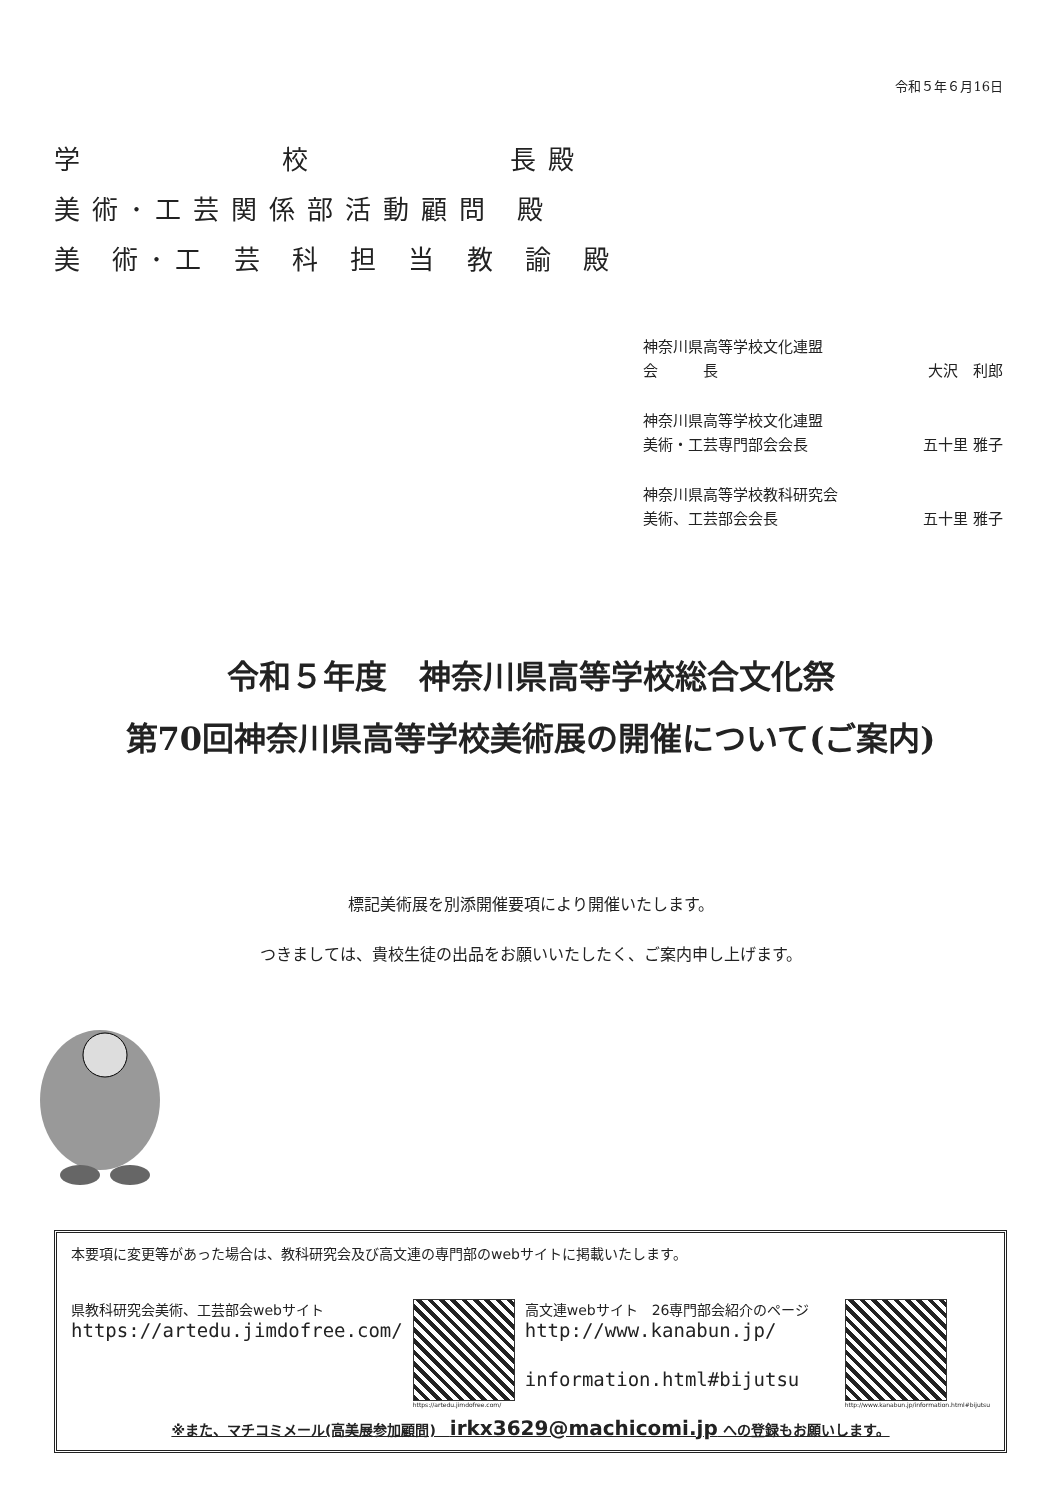令和５年６月16日
学　　　　　校　　　　　長殿
美術･工芸関係部活動顧問 殿
美 術･工 芸 科 担 当 教 諭 殿
神奈川県高等学校文化連盟
会　　　長 大沢　利郎
神奈川県高等学校文化連盟
美術・工芸専門部会会長 五十里 雅子
神奈川県高等学校教科研究会
美術、工芸部会会長 五十里 雅子
令和５年度　神奈川県高等学校総合文化祭
第70回神奈川県高等学校美術展の開催について(ご案内)
標記美術展を別添開催要項により開催いたします。
つきましては、貴校生徒の出品をお願いいたしたく、ご案内申し上げます。
本要項に変更等があった場合は、教科研究会及び高文連の専門部のwebサイトに掲載いたします。
県教科研究会美術、工芸部会webサイト
https://artedu.jimdofree.com/
https://artedu.jimdofree.com/
高文連webサイト　26専門部会紹介のページ
http://www.kanabun.jp/
　　　　information.html#bijutsu
http://www.kanabun.jp/information.html#bijutsu
※また、マチコミメール(高美展参加顧問)　irkx3629@machicomi.jp への登録もお願いします。